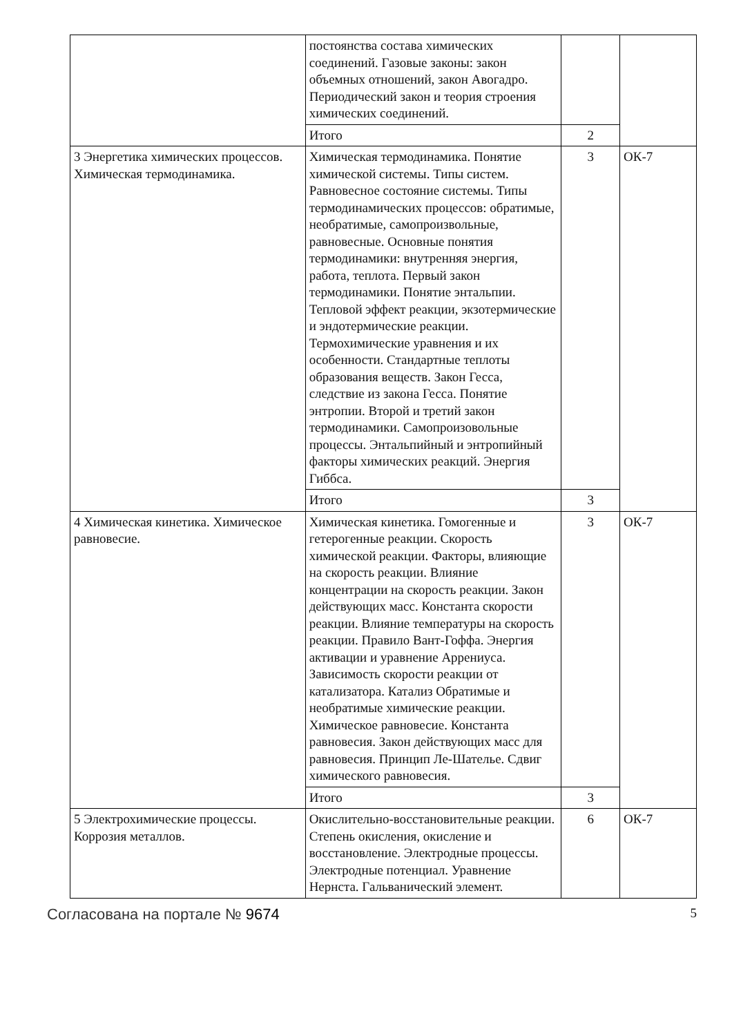| | постоянства состава химических соединений. Газовые законы: закон объемных отношений, закон Авогадро. Периодический закон и теория строения химических соединений. | | |
| | Итого | 2 | |
| 3 Энергетика химических процессов. Химическая термодинамика. | Химическая термодинамика. Понятие химической системы. Типы систем. Равновесное состояние системы. Типы термодинамических процессов: обратимые, необратимые, самопроизвольные, равновесные. Основные понятия термодинамики: внутренняя энергия, работа, теплота. Первый закон термодинамики. Понятие энтальпии. Тепловой эффект реакции, экзотермические и эндотермические реакции. Термохимические уравнения и их особенности. Стандартные теплоты образования веществ. Закон Гесса, следствие из закона Гесса. Понятие энтропии. Второй и третий закон термодинамики. Самопроизоволь­ные процессы. Энтальпийный и энтропийный факторы химических реакций. Энергия Гиббса. | 3 | ОК-7 |
| | Итого | 3 | |
| 4 Химическая кинетика. Химическое равновесие. | Химическая кинетика. Гомогенные и гетерогенные реакции. Скорость химической реакции. Факторы, влияющие на скорость реакции. Влияние концентрации на скорость реакции. Закон действующих масс. Константа скорости реакции. Влияние температуры на скорость реакции. Правило Вант-Гоффа. Энергия активации и уравнение Аррениуса. Зависимость скорости реакции от катализатора. Катализ Обратимые и необратимые химические реакции. Химическое равновесие. Константа равновесия. Закон действующих масс для равновесия. Принцип Ле-Шателье. Сдвиг химического равновесия. | 3 | ОК-7 |
| | Итого | 3 | |
| 5 Электрохимические процессы. Коррозия металлов. | Окислительно-восстановительные реакции. Степень окисления, окисление и восстановление. Электродные процессы. Электродные потенциал. Уравнение Нернста. Гальванический элемент. | 6 | ОК-7 |
Согласована на портале № 9674 5